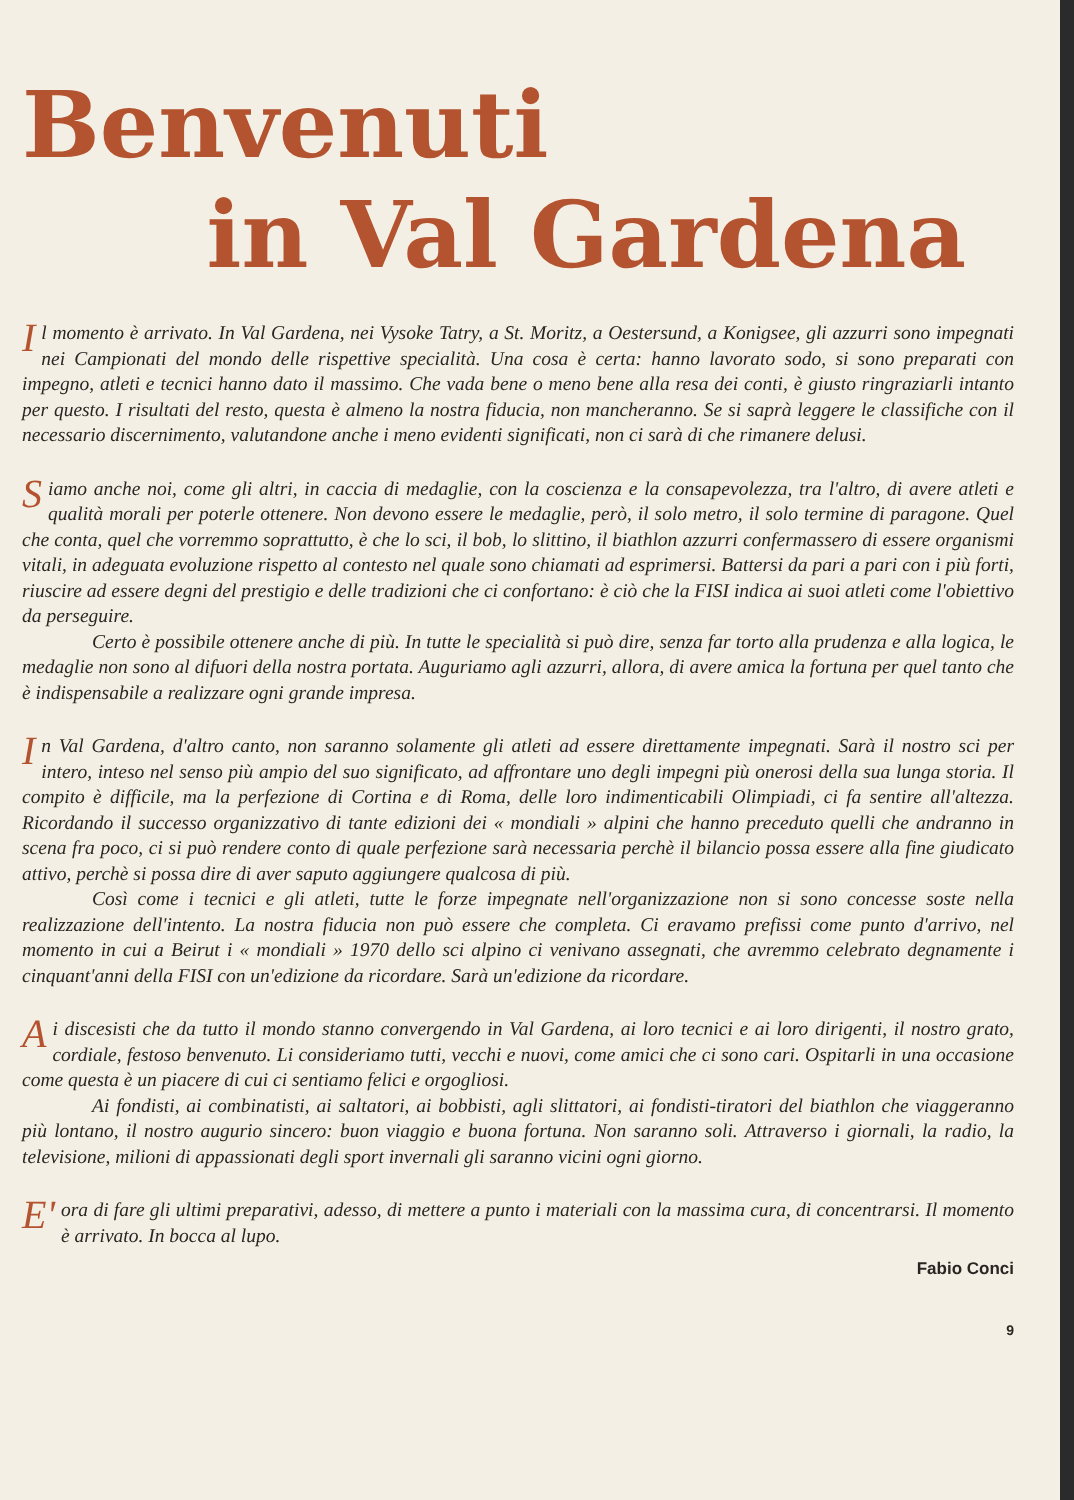Benvenuti
in Val Gardena
Il momento è arrivato. In Val Gardena, nei Vysoke Tatry, a St. Moritz, a Oestersund, a Konigsee, gli azzurri sono impegnati nei Campionati del mondo delle rispettive specialità. Una cosa è certa: hanno lavorato sodo, si sono preparati con impegno, atleti e tecnici hanno dato il massimo. Che vada bene o meno bene alla resa dei conti, è giusto ringraziarli intanto per questo. I risultati del resto, questa è almeno la nostra fiducia, non mancheranno. Se si saprà leggere le classifiche con il necessario discernimento, valutandone anche i meno evidenti significati, non ci sarà di che rimanere delusi.
Siamo anche noi, come gli altri, in caccia di medaglie, con la coscienza e la consapevolezza, tra l'altro, di avere atleti e qualità morali per poterle ottenere. Non devono essere le medaglie, però, il solo metro, il solo termine di paragone. Quel che conta, quel che vorremmo soprattutto, è che lo sci, il bob, lo slittino, il biathlon azzurri confermassero di essere organismi vitali, in adeguata evoluzione rispetto al contesto nel quale sono chiamati ad esprimersi. Battersi da pari a pari con i più forti, riuscire ad essere degni del prestigio e delle tradizioni che ci confortano: è ciò che la FISI indica ai suoi atleti come l'obiettivo da perseguire.
Certo è possibile ottenere anche di più. In tutte le specialità si può dire, senza far torto alla prudenza e alla logica, le medaglie non sono al difuori della nostra portata. Auguriamo agli azzurri, allora, di avere amica la fortuna per quel tanto che è indispensabile a realizzare ogni grande impresa.
In Val Gardena, d'altro canto, non saranno solamente gli atleti ad essere direttamente impegnati. Sarà il nostro sci per intero, inteso nel senso più ampio del suo significato, ad affrontare uno degli impegni più onerosi della sua lunga storia. Il compito è difficile, ma la perfezione di Cortina e di Roma, delle loro indimenticabili Olimpiadi, ci fa sentire all'altezza. Ricordando il successo organizzativo di tante edizioni dei « mondiali » alpini che hanno preceduto quelli che andranno in scena fra poco, ci si può rendere conto di quale perfezione sarà necessaria perchè il bilancio possa essere alla fine giudicato attivo, perchè si possa dire di aver saputo aggiungere qualcosa di più.
Così come i tecnici e gli atleti, tutte le forze impegnate nell'organizzazione non si sono concesse soste nella realizzazione dell'intento. La nostra fiducia non può essere che completa. Ci eravamo prefissi come punto d'arrivo, nel momento in cui a Beirut i « mondiali » 1970 dello sci alpino ci venivano assegnati, che avremmo celebrato degnamente i cinquant'anni della FISI con un'edizione da ricordare. Sarà un'edizione da ricordare.
Ai discesisti che da tutto il mondo stanno convergendo in Val Gardena, ai loro tecnici e ai loro dirigenti, il nostro grato, cordiale, festoso benvenuto. Li consideriamo tutti, vecchi e nuovi, come amici che ci sono cari. Ospitarli in una occasione come questa è un piacere di cui ci sentiamo felici e orgogliosi.
Ai fondisti, ai combinatisti, ai saltatori, ai bobbisti, agli slittatori, ai fondisti-tiratori del biathlon che viaggeranno più lontano, il nostro augurio sincero: buon viaggio e buona fortuna. Non saranno soli. Attraverso i giornali, la radio, la televisione, milioni di appassionati degli sport invernali gli saranno vicini ogni giorno.
E' ora di fare gli ultimi preparativi, adesso, di mettere a punto i materiali con la massima cura, di concentrarsi. Il momento è arrivato. In bocca al lupo.
Fabio Conci
9